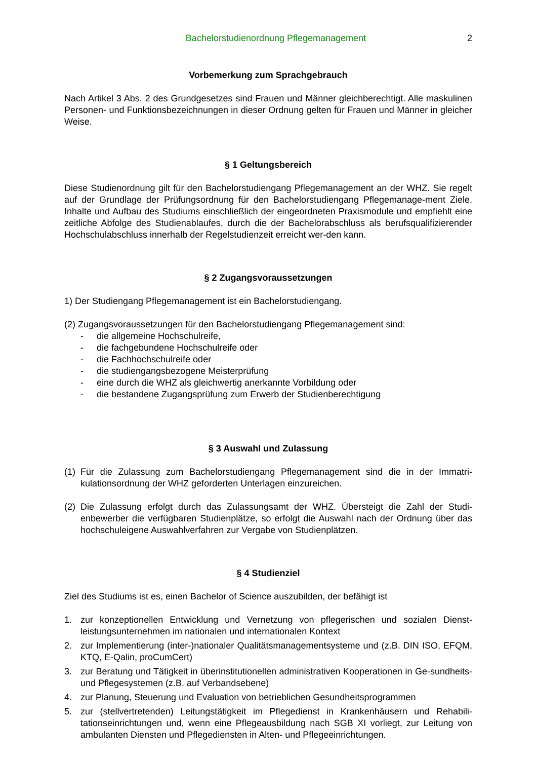Bachelorstudienordnung Pflegemanagement 2
Vorbemerkung zum Sprachgebrauch
Nach Artikel 3 Abs. 2 des Grundgesetzes sind Frauen und Männer gleichberechtigt. Alle maskulinen Personen- und Funktionsbezeichnungen in dieser Ordnung gelten für Frauen und Männer in gleicher Weise.
§ 1 Geltungsbereich
Diese Studienordnung gilt für den Bachelorstudiengang Pflegemanagement an der WHZ. Sie regelt auf der Grundlage der Prüfungsordnung für den Bachelorstudiengang Pflegemanage-ment Ziele, Inhalte und Aufbau des Studiums einschließlich der eingeordneten Praxismodule und empfiehlt eine zeitliche Abfolge des Studienablaufes, durch die der Bachelorabschluss als berufsqualifizierender Hochschulabschluss innerhalb der Regelstudienzeit erreicht wer-den kann.
§ 2 Zugangsvoraussetzungen
1) Der Studiengang Pflegemanagement ist ein Bachelorstudiengang.
(2) Zugangsvoraussetzungen für den Bachelorstudiengang Pflegemanagement sind:
- die allgemeine Hochschulreife,
- die fachgebundene Hochschulreife oder
- die Fachhochschulreife oder
- die studiengangsbezogene Meisterprüfung
- eine durch die WHZ als gleichwertig anerkannte Vorbildung oder
- die bestandene Zugangsprüfung zum Erwerb der Studienberechtigung
§ 3 Auswahl und Zulassung
(1) Für die Zulassung zum Bachelorstudiengang Pflegemanagement sind die in der Immatri-kulationsordnung der WHZ geforderten Unterlagen einzureichen.
(2) Die Zulassung erfolgt durch das Zulassungsamt der WHZ. Übersteigt die Zahl der Studi-enbewerber die verfügbaren Studienplätze, so erfolgt die Auswahl nach der Ordnung über das hochschuleigene Auswahlverfahren zur Vergabe von Studienplätzen.
§ 4 Studienziel
Ziel des Studiums ist es, einen Bachelor of Science auszubilden, der befähigt ist
1. zur konzeptionellen Entwicklung und Vernetzung von pflegerischen und sozialen Dienst-leistungsunternehmen im nationalen und internationalen Kontext
2. zur Implementierung (inter-)nationaler Qualitätsmanagementsysteme und (z.B. DIN ISO, EFQM, KTQ, E-Qalin, proCumCert)
3. zur Beratung und Tätigkeit in überinstitutionellen administrativen Kooperationen in Ge-sundheits- und Pflegesystemen (z.B. auf Verbandsebene)
4. zur Planung, Steuerung und Evaluation von betrieblichen Gesundheitsprogrammen
5. zur (stellvertretenden) Leitungstätigkeit im Pflegedienst in Krankenhäusern und Rehabili-tationseinrichtungen und, wenn eine Pflegeausbildung nach SGB XI vorliegt, zur Leitung von ambulanten Diensten und Pflegediensten in Alten- und Pflegeeinrichtungen.